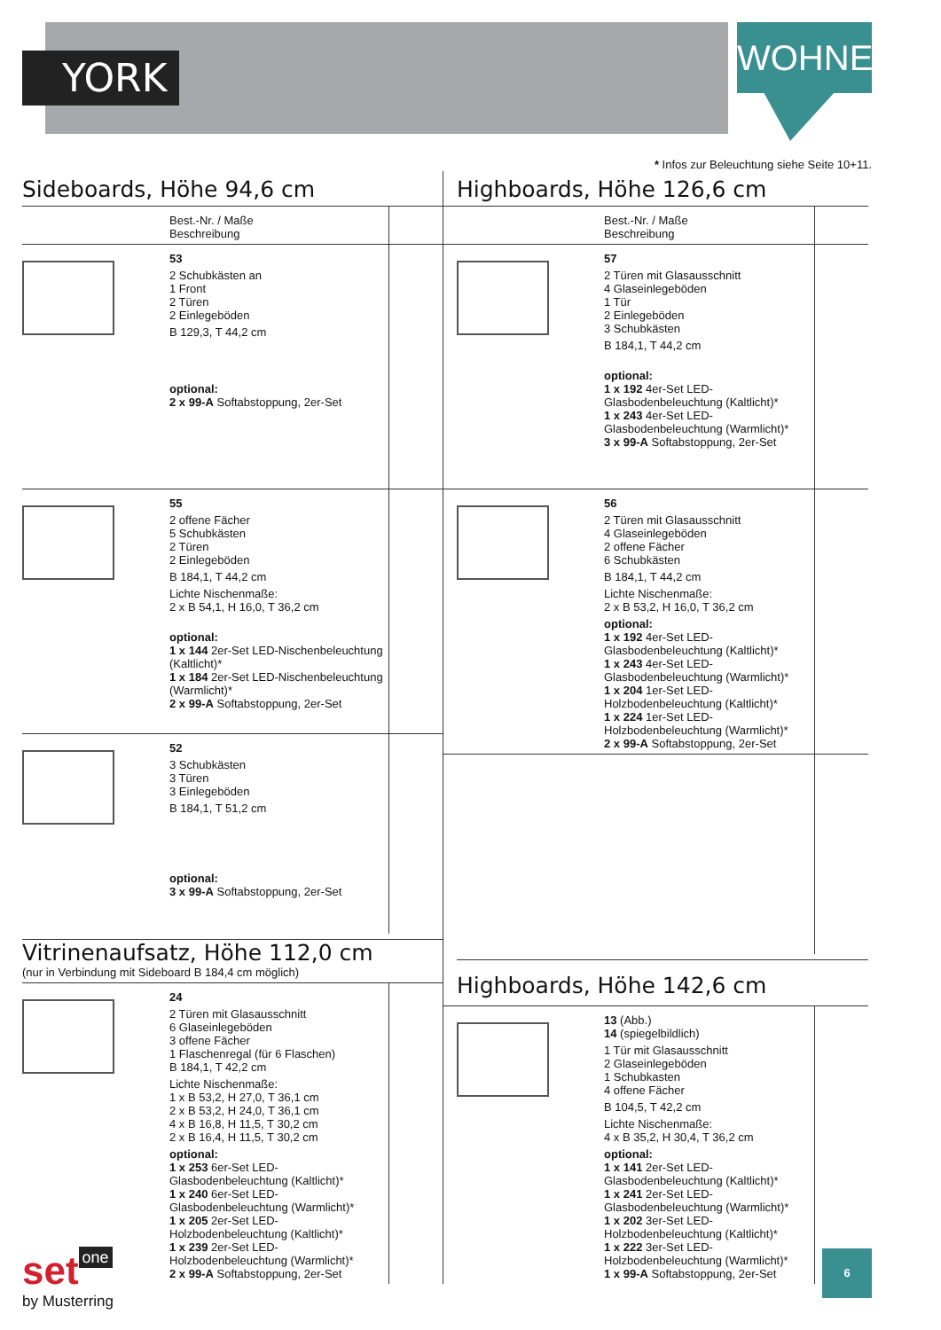YORK
WOHNEN
* Infos zur Beleuchtung siehe Seite 10+11.
Sideboards, Höhe 94,6 cm
| | Best.-Nr. / Maße Beschreibung | |
| --- | --- | --- |
| | 53 2 Schubkästen an 1 Front 2 Türen 2 Einlegeböden B 129,3, T 44,2 cm optional: 2 x 99-A Softabstoppung, 2er-Set | |
| | 55 2 offene Fächer 5 Schubkästen 2 Türen 2 Einlegeböden B 184,1, T 44,2 cm Lichte Nischenmaße: 2 x B 54,1, H 16,0, T 36,2 cm optional: 1 x 144 2er-Set LED-Nischenbeleuchtung (Kaltlicht)* 1 x 184 2er-Set LED-Nischenbeleuchtung (Warmlicht)* 2 x 99-A Softabstoppung, 2er-Set | |
| | 52 3 Schubkästen 3 Türen 3 Einlegeböden B 184,1, T 51,2 cm optional: 3 x 99-A Softabstoppung, 2er-Set | |
Vitrinenaufsatz, Höhe 112,0 cm
(nur in Verbindung mit Sideboard B 184,4 cm möglich)
| | 24 2 Türen mit Glasausschnitt 6 Glaseinlegeböden 3 offene Fächer 1 Flaschenregal (für 6 Flaschen) B 184,1, T 42,2 cm Lichte Nischenmaße: 1 x B 53,2, H 27,0, T 36,1 cm 2 x B 53,2, H 24,0, T 36,1 cm 4 x B 16,8, H 11,5, T 30,2 cm 2 x B 16,4, H 11,5, T 30,2 cm optional: 1 x 253 6er-Set LED-Glasbodenbeleuchtung (Kaltlicht)* 1 x 240 6er-Set LED-Glasbodenbeleuchtung (Warmlicht)* 1 x 205 2er-Set LED-Holzbodenbeleuchtung (Kaltlicht)* 1 x 239 2er-Set LED-Holzbodenbeleuchtung (Warmlicht)* 2 x 99-A Softabstoppung, 2er-Set | |
Highboards, Höhe 126,6 cm
| | Best.-Nr. / Maße Beschreibung | |
| --- | --- | --- |
| | 57 2 Türen mit Glasausschnitt 4 Glaseinlegeböden 1 Tür 2 Einlegeböden 3 Schubkästen B 184,1, T 44,2 cm optional: 1 x 192 4er-Set LED-Glasbodenbeleuchtung (Kaltlicht)* 1 x 243 4er-Set LED-Glasbodenbeleuchtung (Warmlicht)* 3 x 99-A Softabstoppung, 2er-Set | |
| | 56 2 Türen mit Glasausschnitt 4 Glaseinlegeböden 2 offene Fächer 6 Schubkästen B 184,1, T 44,2 cm Lichte Nischenmaße: 2 x B 53,2, H 16,0, T 36,2 cm optional: 1 x 192 4er-Set LED-Glasbodenbeleuchtung (Kaltlicht)* 1 x 243 4er-Set LED-Glasbodenbeleuchtung (Warmlicht)* 1 x 204 1er-Set LED-Holzbodenbeleuchtung (Kaltlicht)* 1 x 224 1er-Set LED-Holzbodenbeleuchtung (Warmlicht)* 2 x 99-A Softabstoppung, 2er-Set | |
Highboards, Höhe 142,6 cm
| | 13 (Abb.) 14 (spiegelbildlich) 1 Tür mit Glasausschnitt 2 Glaseinlegeböden 1 Schubkasten 4 offene Fächer B 104,5, T 42,2 cm Lichte Nischenmaße: 4 x B 35,2, H 30,4, T 36,2 cm optional: 1 x 141 2er-Set LED-Glasbodenbeleuchtung (Kaltlicht)* 1 x 241 2er-Set LED-Glasbodenbeleuchtung (Warmlicht)* 1 x 202 3er-Set LED-Holzbodenbeleuchtung (Kaltlicht)* 1 x 222 3er-Set LED-Holzbodenbeleuchtung (Warmlicht)* 1 x 99-A Softabstoppung, 2er-Set | |
set one
by Musterring
6